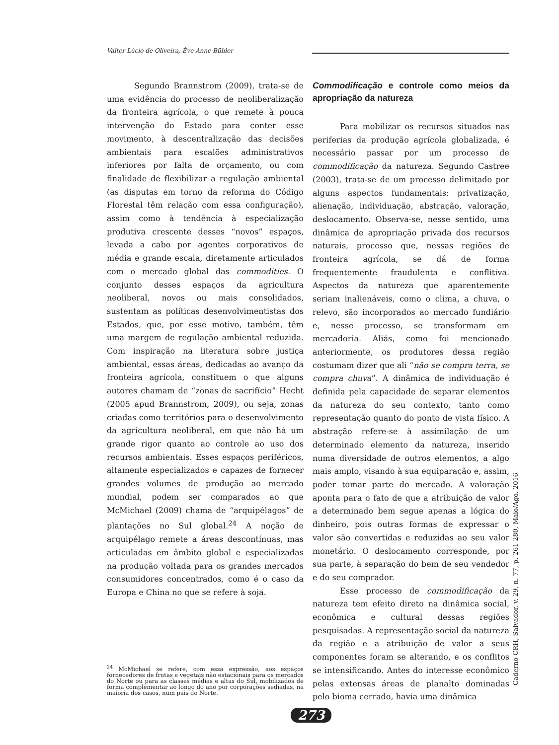Valter Lúcio de Oliveira, Ève Anne Bühler
Segundo Brannstrom (2009), trata-se de uma evidência do processo de neoliberalização da fronteira agrícola, o que remete à pouca intervenção do Estado para conter esse movimento, à descentralização das decisões ambientais para escalões administrativos inferiores por falta de orçamento, ou com finalidade de flexibilizar a regulação ambiental (as disputas em torno da reforma do Código Florestal têm relação com essa configuração), assim como à tendência à especialização produtiva crescente desses “novos” espaços, levada a cabo por agentes corporativos de média e grande escala, diretamente articulados com o mercado global das commodities. O conjunto desses espaços da agricultura neoliberal, novos ou mais consolidados, sustentam as políticas desenvolvimentistas dos Estados, que, por esse motivo, também, têm uma margem de regulação ambiental reduzida. Com inspiração na literatura sobre justiça ambiental, essas áreas, dedicadas ao avanço da fronteira agrícola, constituem o que alguns autores chamam de “zonas de sacrifício” Hecht (2005 apud Brannstrom, 2009), ou seja, zonas criadas como territórios para o desenvolvimento da agricultura neoliberal, em que não há um grande rigor quanto ao controle ao uso dos recursos ambientais. Esses espaços periféricos, altamente especializados e capazes de fornecer grandes volumes de produção ao mercado mundial, podem ser comparados ao que McMichael (2009) chama de “arquipélagos” de plantações no Sul global.<sup>24</sup> A noção de arquipélago remete a áreas descontínuas, mas articuladas em âmbito global e especializadas na produção voltada para os grandes mercados consumidores concentrados, como é o caso da Europa e China no que se refere à soja.
<sup>24</sup> McMichael se refere, com essa expressão, aos espaços fornecedores de frutas e vegetais não estacionais para os mercados do Norte ou para as classes médias e altas do Sul, mobilizados de forma complementar ao longo do ano por corporações sediadas, na maioria dos casos, num pais do Norte.
Commodificação e controle como meios da apropriação da natureza
Para mobilizar os recursos situados nas periferias da produção agrícola globalizada, é necessário passar por um processo de commodificação da natureza. Segundo Castree (2003), trata-se de um processo delimitado por alguns aspectos fundamentais: privatização, alienação, individuação, abstração, valoração, deslocamento. Observa-se, nesse sentido, uma dinâmica de apropriação privada dos recursos naturais, processo que, nessas regiões de fronteira agrícola, se dá de forma frequentemente fraudulenta e conflitiva. Aspectos da natureza que aparentemente seriam inalienáveis, como o clima, a chuva, o relevo, são incorporados ao mercado fundiário e, nesse processo, se transformam em mercadoria. Aliás, como foi mencionado anteriormente, os produtores dessa região costumam dizer que ali “não se compra terra, se compra chuva”. A dinâmica de individuação é definida pela capacidade de separar elementos da natureza do seu contexto, tanto como representação quanto do ponto de vista físico. A abstração refere-se à assimilação de um determinado elemento da natureza, inserido numa diversidade de outros elementos, a algo mais amplo, visando à sua equiparação e, assim, poder tomar parte do mercado. A valoração aponta para o fato de que a atribuição de valor a determinado bem segue apenas a lógica do dinheiro, pois outras formas de expressar o valor são convertidas e reduzidas ao seu valor monetário. O deslocamento corresponde, por sua parte, à separação do bem de seu vendedor e do seu comprador.
Esse processo de commodificação da natureza tem efeito direto na dinâmica social, econômica e cultural dessas regiões pesquisadas. A representação social da natureza da região e a atribuição de valor a seus componentes foram se alterando, e os conflitos se intensificando. Antes do interesse econômico pelas extensas áreas de planalto dominadas pelo bioma cerrado, havia uma dinâmica
Caderno CRH, Salvador, v. 29, n. 77, p. 261-280, Maio/Ago. 2016
273